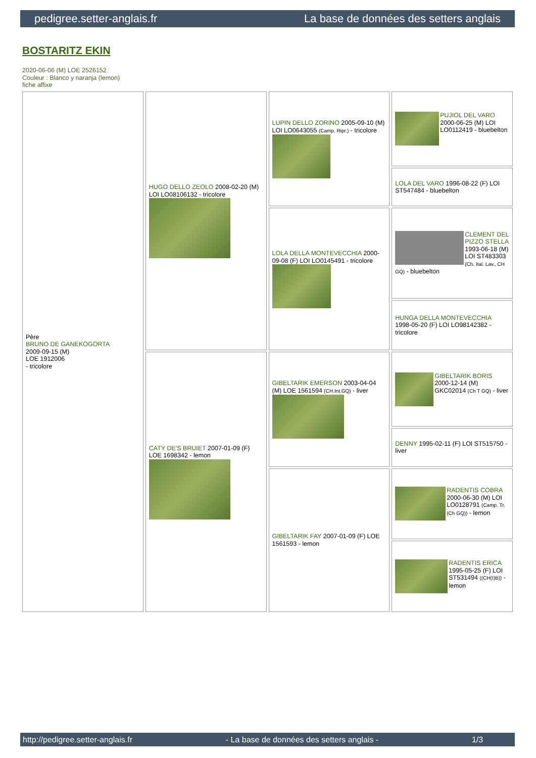pedigree.setter-anglais.fr La base de données des setters anglais
BOSTARITZ EKIN
2020-06-06 (M) LOE 2526152
Couleur : Blanco y naranja (lemon)
fiche affixe
| Père BRUNO DE GANEKOGORTA 2009-09-15 (M) LOE 1912006 - tricolore | HUGO DELLO ZEOLO 2008-02-20 (M) LOI LO08106132 - tricolore | LUPIN DELLO ZORINO 2005-09-10 (M) LOI LO0643055 (Camp. Ripr.) - tricolore | PUJIOL DEL VARO 2000-06-25 (M) LOI LO0112419 - bluebelton |
| | | | LOLA DEL VARO 1996-08-22 (F) LOI ST547484 - bluebelton |
| | | LOLA DELLA MONTEVECCHIA 2000-09-08 (F) LOI LO0145491 - tricolore | CLEMENT DEL PIZZO STELLA 1993-06-18 (M) LOI ST483303 (Ch. Ital. Lav., CH GQ) - bluebelton |
| | | | HUNGA DELLA MONTEVECCHIA 1998-05-20 (F) LOI LO98142382 - tricolore |
| | CATY DE'S BRUIET 2007-01-09 (F) LOE 1698342 - lemon | GIBELTARIK EMERSON 2003-04-04 (M) LOE 1561594 (CH.Int.GQ) - liver | GIBELTARIK BORIS 2000-12-14 (M) GKC02014 (Ch T GQ) - liver |
| | | | DENNY 1995-02-11 (F) LOI ST515750 - liver |
| | | GIBELTARIK FAY 2007-01-09 (F) LOE 1561593 - lemon | RADENTIS COBRA 2000-06-30 (M) LOI LO0128791 (Camp. Tr. (Ch GQ)) - lemon |
| | | | RADENTIS ERICA 1995-05-25 (F) LOI ST531494 ((CH(I)B)) - lemon |
http://pedigree.setter-anglais.fr - La base de données des setters anglais - 1/3